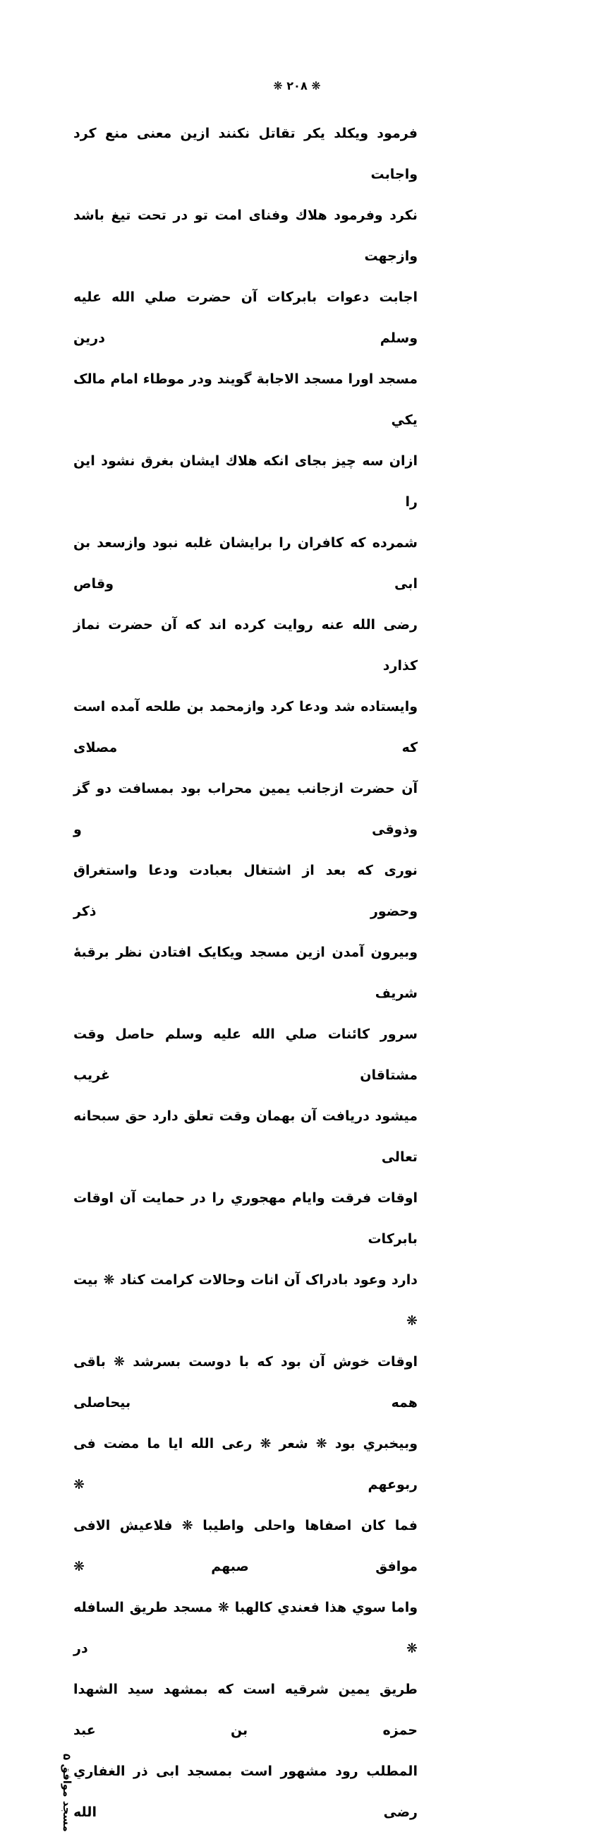❋ ٢٠٨ ❋
فرمود ويكلد يكر تقاتل نكنند ازين معنى منع كرد واجابت
نكرد وفرمود هلاك وفناى امت تو در تحت تيغ باشد وازجهت
اجابت دعوات بابركات آن حضرت صلي الله عليه وسلم درين
مسجد اورا مسجد الاجابة گويند ودر موطاء امام مالک يکي
ازان سه چيز بجاى انكه هلاك ايشان بغرق نشود اين را
شمرده كه كافران را برايشان غلبه نبود وازسعد بن ابى وقاص
رضى الله عنه روايت كرده اند كه آن حضرت نماز كذارد
وايستاده شد ودعا كرد وازمحمد بن طلحه آمده است كه مصلاى
آن حضرت ازجانب يمين محراب بود بمسافت دو گز وذوقى و
نورى كه بعد از اشتغال بعبادت ودعا واستغراق وحضور ذكر
وبيرون آمدن ازين مسجد ويكايک افتادن نظر برقبهٔ شريف
سرور كائنات صلي الله عليه وسلم حاصل وقت مشتاقان غريب
ميشود دريافت آن بهمان وقت تعلق دارد حق سبحانه تعالى
اوقات فرقت وايام مهجوري را در حمايت آن اوقات بابركات
دارد وعود بادراک آن انات وحالات كرامت كناد ❋ بيت ❋
اوقات خوش آن بود كه با دوست بسرشد ❋ باقى همه بيحاصلى
وبيخبري بود ❋ شعر ❋ رعى الله ايا ما مضت فى ربوعهم ❋
فما كان اصفاها واحلى واطيبا ❋ فلاعيش الافى موافق صبهم ❋
واما سوي هذا فعندي كالهبا ❋ مسجد طريق السافله ❋ در
طريق يمين شرقيه است كه بمشهد سيد الشهدا حمزه بن عبد
المطلب رود مشهور است بمسجد ابى ذر الغفاري رضى الله
مسجد موافق ۵